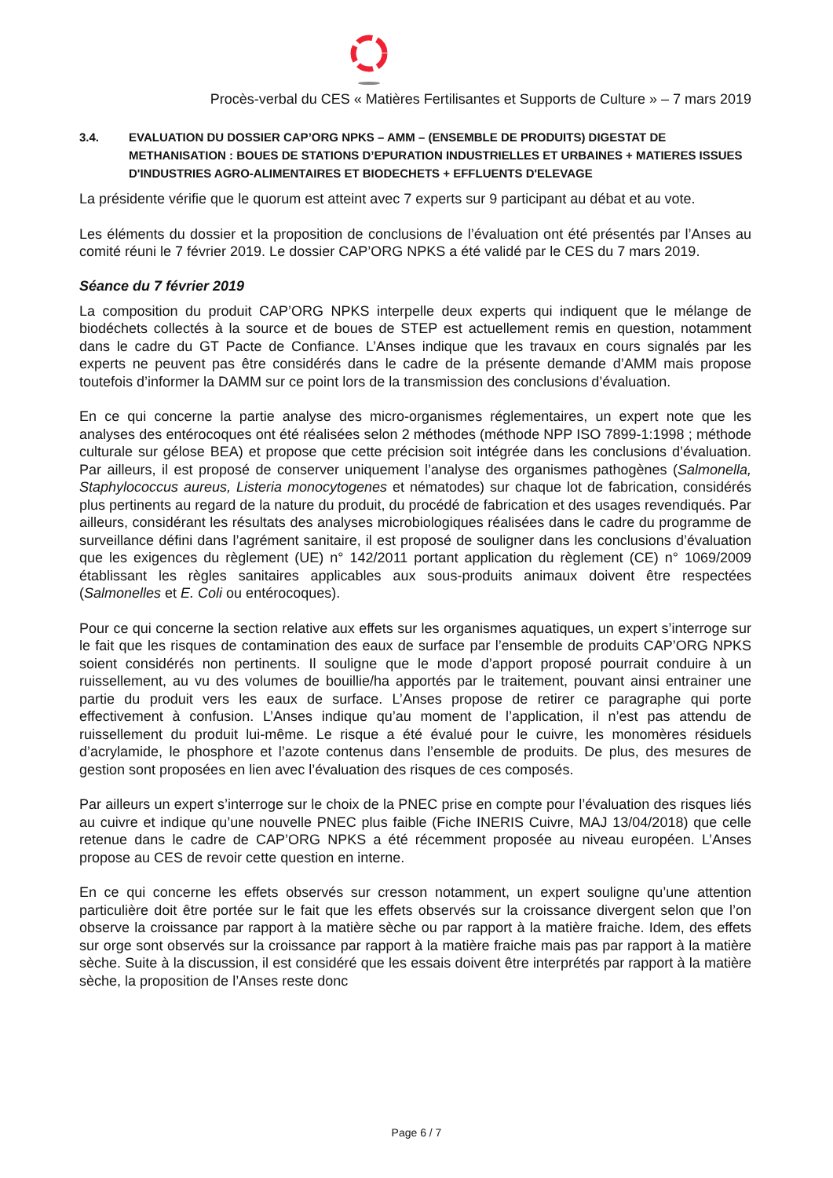Procès-verbal du CES « Matières Fertilisantes et Supports de Culture » – 7 mars 2019
3.4. EVALUATION DU DOSSIER CAP’ORG NPKS – AMM – (ENSEMBLE DE PRODUITS) DIGESTAT DE METHANISATION : BOUES DE STATIONS D’EPURATION INDUSTRIELLES ET URBAINES + MATIERES ISSUES D'INDUSTRIES AGRO-ALIMENTAIRES ET BIODECHETS + EFFLUENTS D'ELEVAGE
La présidente vérifie que le quorum est atteint avec 7 experts sur 9 participant au débat et au vote.
Les éléments du dossier et la proposition de conclusions de l’évaluation ont été présentés par l’Anses au comité réuni le 7 février 2019. Le dossier CAP’ORG NPKS a été validé par le CES du 7 mars 2019.
Séance du 7 février 2019
La composition du produit CAP’ORG NPKS interpelle deux experts qui indiquent que le mélange de biodéchets collectés à la source et de boues de STEP est actuellement remis en question, notamment dans le cadre du GT Pacte de Confiance. L’Anses indique que les travaux en cours signalés par les experts ne peuvent pas être considérés dans le cadre de la présente demande d’AMM mais propose toutefois d’informer la DAMM sur ce point lors de la transmission des conclusions d’évaluation.
En ce qui concerne la partie analyse des micro-organismes réglementaires, un expert note que les analyses des entérocoques ont été réalisées selon 2 méthodes (méthode NPP ISO 7899-1:1998 ; méthode culturale sur gélose BEA) et propose que cette précision soit intégrée dans les conclusions d’évaluation. Par ailleurs, il est proposé de conserver uniquement l’analyse des organismes pathogènes (Salmonella, Staphylococcus aureus, Listeria monocytogenes et nématodes) sur chaque lot de fabrication, considérés plus pertinents au regard de la nature du produit, du procédé de fabrication et des usages revendiqués. Par ailleurs, considérant les résultats des analyses microbiologiques réalisées dans le cadre du programme de surveillance défini dans l’agrément sanitaire, il est proposé de souligner dans les conclusions d’évaluation que les exigences du règlement (UE) n° 142/2011 portant application du règlement (CE) n° 1069/2009 établissant les règles sanitaires applicables aux sous-produits animaux doivent être respectées (Salmonelles et E. Coli ou entérocoques).
Pour ce qui concerne la section relative aux effets sur les organismes aquatiques, un expert s’interroge sur le fait que les risques de contamination des eaux de surface par l’ensemble de produits CAP’ORG NPKS soient considérés non pertinents. Il souligne que le mode d’apport proposé pourrait conduire à un ruissellement, au vu des volumes de bouillie/ha apportés par le traitement, pouvant ainsi entrainer une partie du produit vers les eaux de surface. L’Anses propose de retirer ce paragraphe qui porte effectivement à confusion. L’Anses indique qu’au moment de l’application, il n’est pas attendu de ruissellement du produit lui-même. Le risque a été évalué pour le cuivre, les monomères résiduels d’acrylamide, le phosphore et l’azote contenus dans l’ensemble de produits. De plus, des mesures de gestion sont proposées en lien avec l’évaluation des risques de ces composés.
Par ailleurs un expert s’interroge sur le choix de la PNEC prise en compte pour l’évaluation des risques liés au cuivre et indique qu’une nouvelle PNEC plus faible (Fiche INERIS Cuivre, MAJ 13/04/2018) que celle retenue dans le cadre de CAP’ORG NPKS a été récemment proposée au niveau européen. L’Anses propose au CES de revoir cette question en interne.
En ce qui concerne les effets observés sur cresson notamment, un expert souligne qu’une attention particulière doit être portée sur le fait que les effets observés sur la croissance divergent selon que l’on observe la croissance par rapport à la matière sèche ou par rapport à la matière fraiche. Idem, des effets sur orge sont observés sur la croissance par rapport à la matière fraiche mais pas par rapport à la matière sèche. Suite à la discussion, il est considéré que les essais doivent être interprétés par rapport à la matière sèche, la proposition de l’Anses reste donc
Page 6 / 7